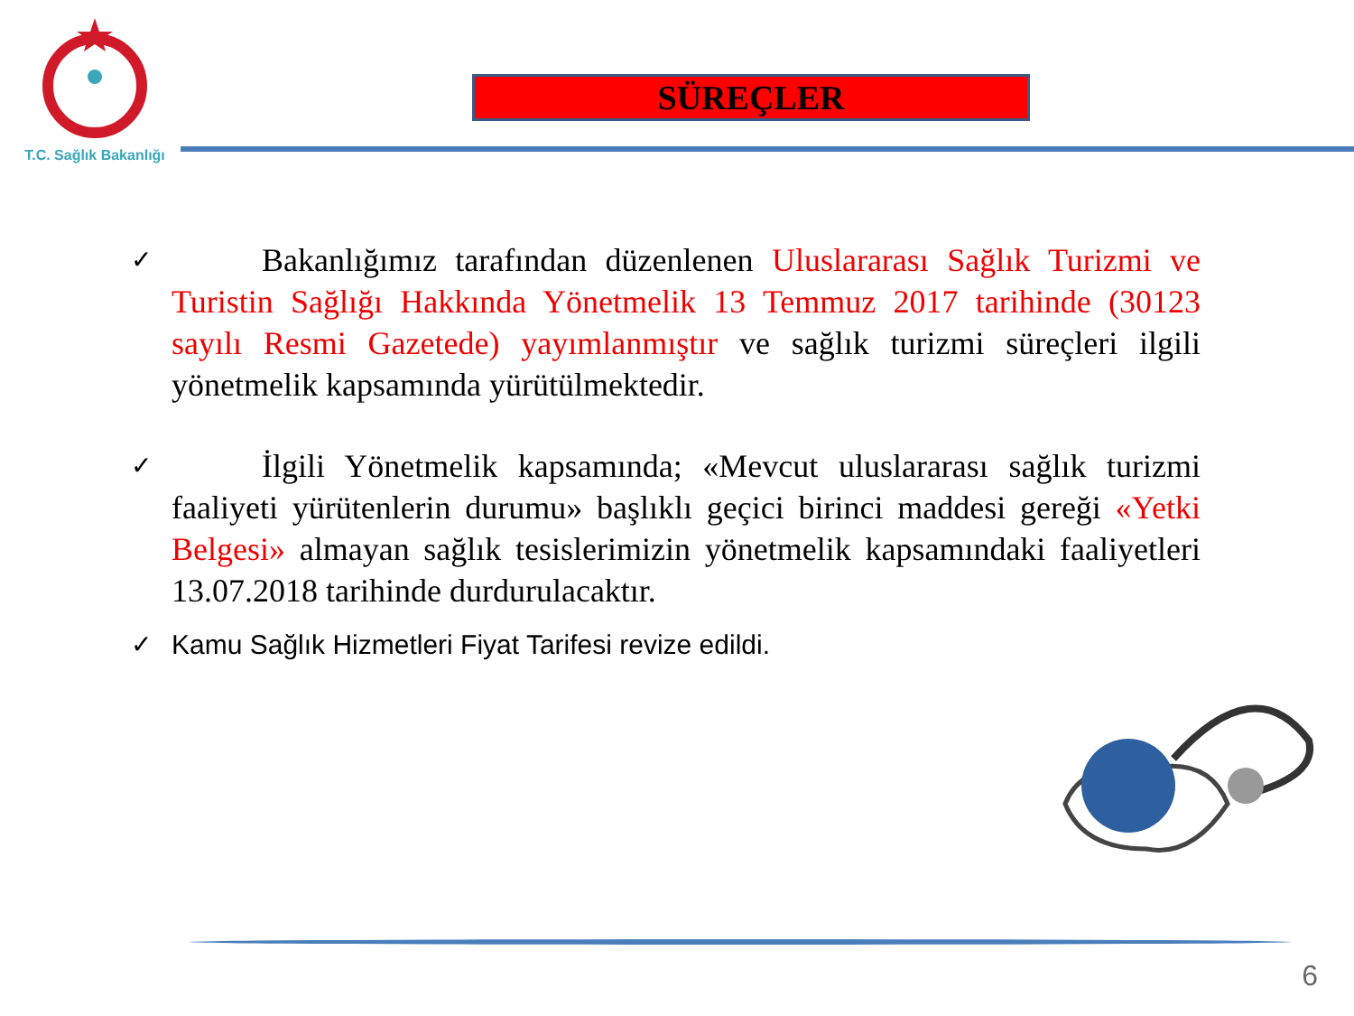T.C. Sağlık Bakanlığı
SÜREÇLER
✓
Bakanlığımız tarafından düzenlenen Uluslararası Sağlık Turizmi ve Turistin Sağlığı Hakkında Yönetmelik 13 Temmuz 2017 tarihinde (30123 sayılı Resmi Gazetede) yayımlanmıştır ve sağlık turizmi süreçleri ilgili yönetmelik kapsamında yürütülmektedir.
✓
İlgili Yönetmelik kapsamında; «Mevcut uluslararası sağlık turizmi faaliyeti yürütenlerin durumu» başlıklı geçici birinci maddesi gereği «Yetki Belgesi» almayan sağlık tesislerimizin yönetmelik kapsamındaki faaliyetleri 13.07.2018 tarihinde durdurulacaktır.
✓ Kamu Sağlık Hizmetleri Fiyat Tarifesi revize edildi.
6